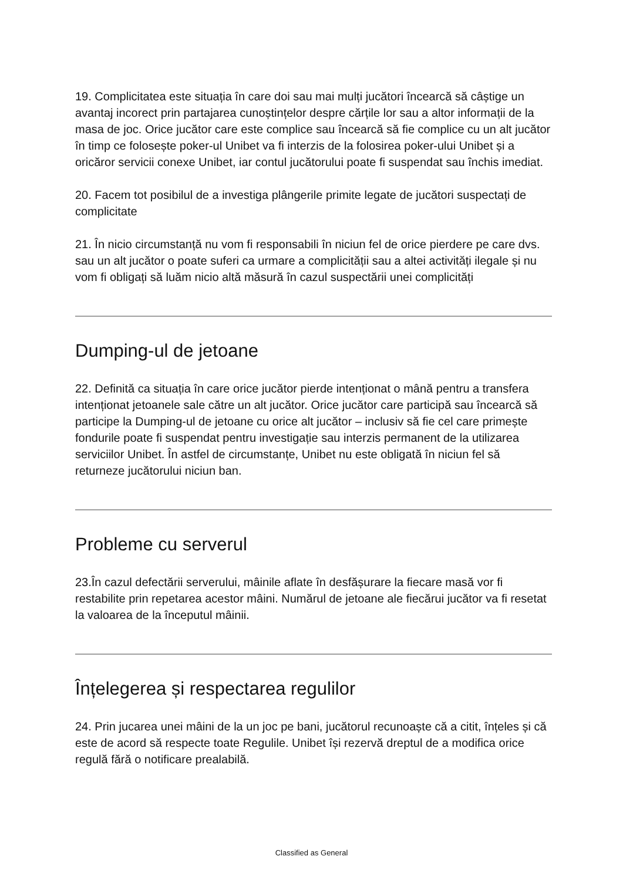19. Complicitatea este situația în care doi sau mai mulți jucători încearcă să câștige un avantaj incorect prin partajarea cunoștințelor despre cărțile lor sau a altor informații de la masa de joc. Orice jucător care este complice sau încearcă să fie complice cu un alt jucător în timp ce folosește poker-ul Unibet va fi interzis de la folosirea poker-ului Unibet și a oricăror servicii conexe Unibet, iar contul jucătorului poate fi suspendat sau închis imediat.
20. Facem tot posibilul de a investiga plângerile primite legate de jucători suspectați de complicitate
21. În nicio circumstanță nu vom fi responsabili în niciun fel de orice pierdere pe care dvs. sau un alt jucător o poate suferi ca urmare a complicității sau a altei activități ilegale și nu vom fi obligați să luăm nicio altă măsură în cazul suspectării unei complicități
Dumping-ul de jetoane
22. Definită ca situația în care orice jucător pierde intenționat o mână pentru a transfera intenționat jetoanele sale către un alt jucător. Orice jucător care participă sau încearcă să participe la Dumping-ul de jetoane cu orice alt jucător – inclusiv să fie cel care primește fondurile poate fi suspendat pentru investigație sau interzis permanent de la utilizarea serviciilor Unibet. În astfel de circumstanțe, Unibet nu este obligată în niciun fel să returneze jucătorului niciun ban.
Probleme cu serverul
23.În cazul defectării serverului, mâinile aflate în desfășurare la fiecare masă vor fi restabilite prin repetarea acestor mâini. Numărul de jetoane ale fiecărui jucător va fi resetat la valoarea de la începutul mâinii.
Înțelegerea și respectarea regulilor
24. Prin jucarea unei mâini de la un joc pe bani, jucătorul recunoaște că a citit, înțeles și că este de acord să respecte toate Regulile. Unibet își rezervă dreptul de a modifica orice regulă fără o notificare prealabilă.
Classified as General